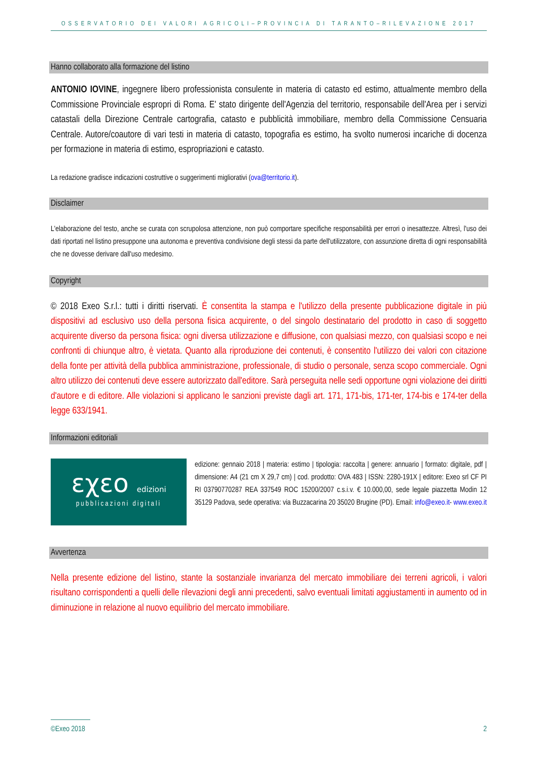OSSERVATORIO DEI VALORI AGRICOLI–PROVINCIA DI TARANTO–RILEVAZIONE 2017
Hanno collaborato alla formazione del listino
ANTONIO IOVINE, ingegnere libero professionista consulente in materia di catasto ed estimo, attualmente membro della Commissione Provinciale espropri di Roma. E' stato dirigente dell'Agenzia del territorio, responsabile dell'Area per i servizi catastali della Direzione Centrale cartografia, catasto e pubblicità immobiliare, membro della Commissione Censuaria Centrale. Autore/coautore di vari testi in materia di catasto, topografia es estimo, ha svolto numerosi incariche di docenza per formazione in materia di estimo, espropriazioni e catasto.
La redazione gradisce indicazioni costruttive o suggerimenti migliorativi (ova@territorio.it).
Disclaimer
L'elaborazione del testo, anche se curata con scrupolosa attenzione, non può comportare specifiche responsabilità per errori o inesattezze. Altresì, l'uso dei dati riportati nel listino presuppone una autonoma e preventiva condivisione degli stessi da parte dell'utilizzatore, con assunzione diretta di ogni responsabilità che ne dovesse derivare dall'uso medesimo.
Copyright
© 2018 Exeo S.r.l.: tutti i diritti riservati. È consentita la stampa e l'utilizzo della presente pubblicazione digitale in più dispositivi ad esclusivo uso della persona fisica acquirente, o del singolo destinatario del prodotto in caso di soggetto acquirente diverso da persona fisica: ogni diversa utilizzazione e diffusione, con qualsiasi mezzo, con qualsiasi scopo e nei confronti di chiunque altro, è vietata. Quanto alla riproduzione dei contenuti, è consentito l'utilizzo dei valori con citazione della fonte per attività della pubblica amministrazione, professionale, di studio o personale, senza scopo commerciale. Ogni altro utilizzo dei contenuti deve essere autorizzato dall'editore. Sarà perseguita nelle sedi opportune ogni violazione dei diritti d'autore e di editore. Alle violazioni si applicano le sanzioni previste dagli art. 171, 171-bis, 171-ter, 174-bis e 174-ter della legge 633/1941.
Informazioni editoriali
εχεο edizioni
pubblicazioni digitali
edizione: gennaio 2018 | materia: estimo | tipologia: raccolta | genere: annuario | formato: digitale, pdf | dimensione: A4 (21 cm X 29,7 cm) | cod. prodotto: OVA 483 | ISSN: 2280-191X | editore: Exeo srl CF PI RI 03790770287 REA 337549 ROC 15200/2007 c.s.i.v. € 10.000,00, sede legale piazzetta Modin 12 35129 Padova, sede operativa: via Buzzacarina 20 35020 Brugine (PD). Email: info@exeo.it- www.exeo.it
Avvertenza
Nella presente edizione del listino, stante la sostanziale invarianza del mercato immobiliare dei terreni agricoli, i valori risultano corrispondenti a quelli delle rilevazioni degli anni precedenti, salvo eventuali limitati aggiustamenti in aumento od in diminuzione in relazione al nuovo equilibrio del mercato immobiliare.
©Exeo 2018 2